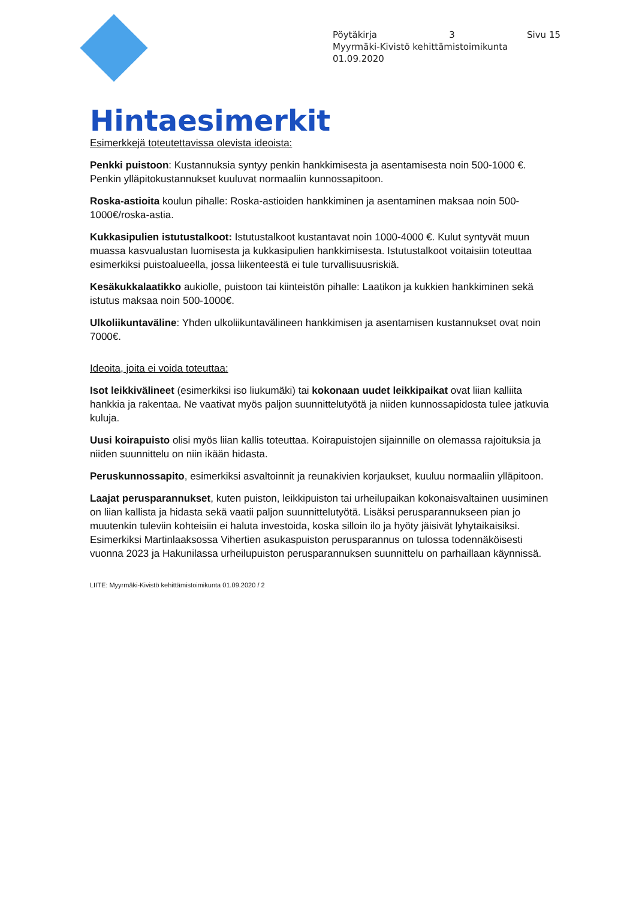Pöytäkirja 3 Sivu 15
Myyrmäki-Kivistö kehittämistoimikunta
01.09.2020
Hintaesimerkit
Esimerkkejä toteutettavissa olevista ideoista:
Penkki puistoon: Kustannuksia syntyy penkin hankkimisesta ja asentamisesta noin 500-1000 €. Penkin ylläpitokustannukset kuuluvat normaaliin kunnossapitoon.
Roska-astioita koulun pihalle: Roska-astioiden hankkiminen ja asentaminen maksaa noin 500-1000€/roska-astia.
Kukkasipulien istutustalkoot: Istutustalkoot kustantavat noin 1000-4000 €. Kulut syntyvät muun muassa kasvualustan luomisesta ja kukkasipulien hankkimisesta. Istutustalkoot voitaisiin toteuttaa esimerkiksi puistoalueella, jossa liikenteestä ei tule turvallisuusriskiä.
Kesäkukkalaatikko aukiolle, puistoon tai kiinteistön pihalle: Laatikon ja kukkien hankkiminen sekä istutus maksaa noin 500-1000€.
Ulkoliikuntaväline: Yhden ulkoliikuntavälineen hankkimisen ja asentamisen kustannukset ovat noin 7000€.
Ideoita, joita ei voida toteuttaa:
Isot leikkivälineet (esimerkiksi iso liukumäki) tai kokonaan uudet leikkipaikat ovat liian kalliita hankkia ja rakentaa. Ne vaativat myös paljon suunnittelutyötä ja niiden kunnossapidosta tulee jatkuvia kuluja.
Uusi koirapuisto olisi myös liian kallis toteuttaa. Koirapuistojen sijainnille on olemassa rajoituksia ja niiden suunnittelu on niin ikään hidasta.
Peruskunnossapito, esimerkiksi asvaltoinnit ja reunakivien korjaukset, kuuluu normaaliin ylläpitoon.
Laajat perusparannukset, kuten puiston, leikkipuiston tai urheilupaikan kokonaisvaltainen uusiminen on liian kallista ja hidasta sekä vaatii paljon suunnittelutyötä. Lisäksi perusparannukseen pian jo muutenkin tuleviin kohteisiin ei haluta investoida, koska silloin ilo ja hyöty jäisivät lyhytaikaisiksi. Esimerkiksi Martinlaaksossa Vihertien asukaspuiston perusparannus on tulossa todennäköisesti vuonna 2023 ja Hakunilassa urheilupuiston perusparannuksen suunnittelu on parhaillaan käynnissä.
LIITE: Myyrmäki-Kivistö kehittämistoimikunta 01.09.2020 / 2